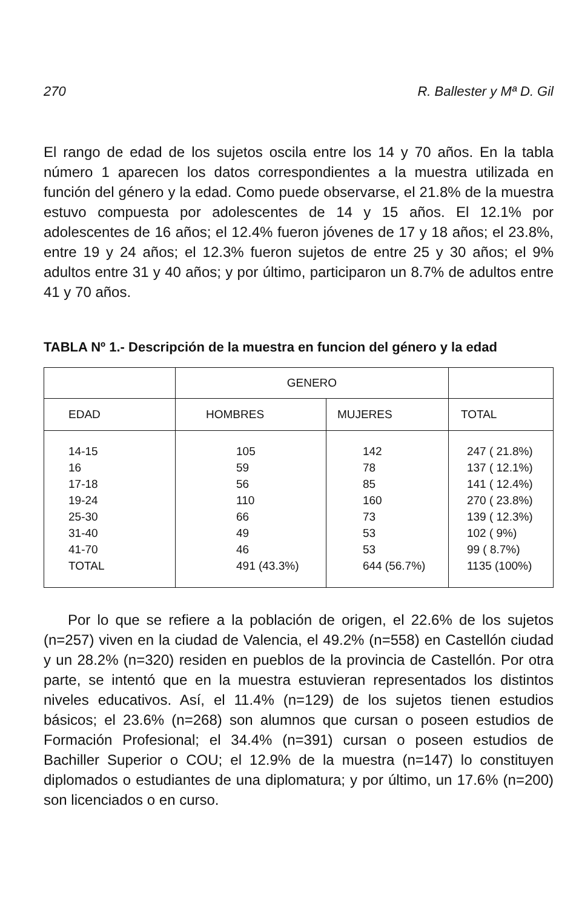270 R. Ballester y Mª D. Gil
El rango de edad de los sujetos oscila entre los 14 y 70 años. En la tabla número 1 aparecen los datos correspondientes a la muestra utilizada en función del género y la edad. Como puede observarse, el 21.8% de la muestra estuvo compuesta por adolescentes de 14 y 15 años. El 12.1% por adolescentes de 16 años; el 12.4% fueron jóvenes de 17 y 18 años; el 23.8%, entre 19 y 24 años; el 12.3% fueron sujetos de entre 25 y 30 años; el 9% adultos entre 31 y 40 años; y por último, participaron un 8.7% de adultos entre 41 y 70 años.
TABLA Nº 1.- Descripción de la muestra en funcion del género y la edad
| | GENERO | | |
| EDAD | HOMBRES | MUJERES | TOTAL |
| 14-15 16 17-18 19-24 25-30 31-40 41-70 TOTAL | 105 59 56 110 66 49 46 491 (43.3%) | 142 78 85 160 73 53 53 644 (56.7%) | 247 ( 21.8%) 137 ( 12.1%) 141 ( 12.4%) 270 ( 23.8%) 139 ( 12.3%) 102 ( 9%) 99 ( 8.7%) 1135 (100%) |
Por lo que se refiere a la población de origen, el 22.6% de los sujetos (n=257) viven en la ciudad de Valencia, el 49.2% (n=558) en Castellón ciudad y un 28.2% (n=320) residen en pueblos de la provincia de Castellón. Por otra parte, se intentó que en la muestra estuvieran representados los distintos niveles educativos. Así, el 11.4% (n=129) de los sujetos tienen estudios básicos; el 23.6% (n=268) son alumnos que cursan o poseen estudios de Formación Profesional; el 34.4% (n=391) cursan o poseen estudios de Bachiller Superior o COU; el 12.9% de la muestra (n=147) lo constituyen diplomados o estudiantes de una diplomatura; y por último, un 17.6% (n=200) son licenciados o en curso.